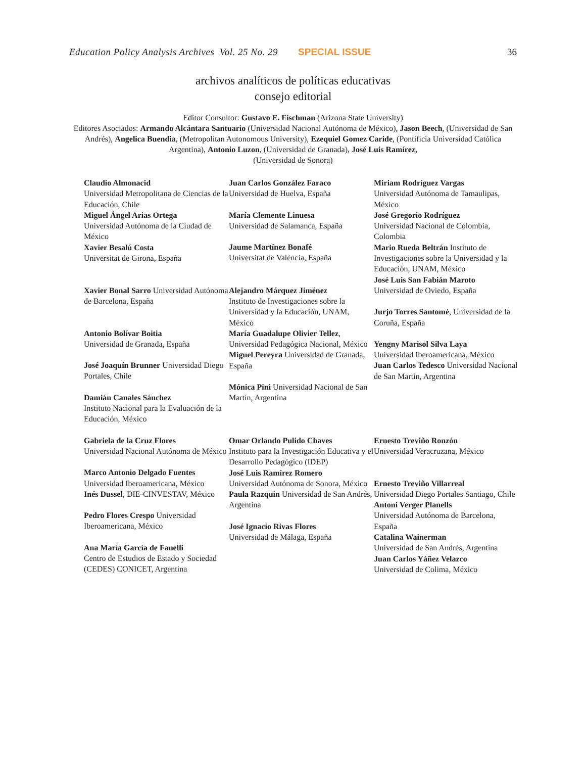Education Policy Analysis Archives Vol. 25 No. 29 SPECIAL ISSUE 36
archivos analíticos de políticas educativas
consejo editorial
Editor Consultor: Gustavo E. Fischman (Arizona State University)
Editores Asociados: Armando Alcántara Santuario (Universidad Nacional Autónoma de México), Jason Beech, (Universidad de San Andrés), Angelica Buendia, (Metropolitan Autonomous University), Ezequiel Gomez Caride, (Pontificia Universidad Católica Argentina), Antonio Luzon, (Universidad de Granada), José Luis Ramírez,
(Universidad de Sonora)
| Claudio Almonacid Universidad Metropolitana de Ciencias de la Educación, Chile Miguel Ángel Arias Ortega Universidad Autónoma de la Ciudad de México Xavier Besalú Costa Universitat de Girona, España | Juan Carlos González Faraco Universidad de Huelva, España María Clemente Linuesa Universidad de Salamanca, España Jaume Martínez Bonafé Universitat de València, España | Miriam Rodríguez Vargas Universidad Autónoma de Tamaulipas, México José Gregorio Rodríguez Universidad Nacional de Colombia, Colombia Mario Rueda Beltrán Instituto de Investigaciones sobre la Universidad y la Educación, UNAM, México |
| Xavier Bonal Sarro Universidad Autónoma de Barcelona, España Antonio Bolívar Boitia Universidad de Granada, España José Joaquín Brunner Universidad Diego Portales, Chile Damián Canales Sánchez Instituto Nacional para la Evaluación de la Educación, México | Alejandro Márquez Jiménez Instituto de Investigaciones sobre la Universidad y la Educación, UNAM, México María Guadalupe Olivier Tellez , Universidad Pedagógica Nacional, México Miguel Pereyra Universidad de Granada, España Mónica Pini Universidad Nacional de San Martín, Argentina | José Luis San Fabián Maroto Universidad de Oviedo, España Jurjo Torres Santomé , Universidad de la Coruña, España Yengny Marisol Silva Laya Universidad Iberoamericana, México Juan Carlos Tedesco Universidad Nacional de San Martín, Argentina |
| Gabriela de la Cruz Flores Universidad Nacional Autónoma de México Marco Antonio Delgado Fuentes Universidad Iberoamericana, México Inés Dussel , DIE-CINVESTAV, México Pedro Flores Crespo Universidad Iberoamericana, México Ana María García de Fanelli Centro de Estudios de Estado y Sociedad (CEDES) CONICET, Argentina | Omar Orlando Pulido Chaves Instituto para la Investigación Educativa y el Desarrollo Pedagógico (IDEP) José Luis Ramírez Romero Universidad Autónoma de Sonora, México Paula Razquin Universidad de San Andrés, Argentina José Ignacio Rivas Flores Universidad de Málaga, España | Ernesto Treviño Ronzón Universidad Veracruzana, México Ernesto Treviño Villarreal Universidad Diego Portales Santiago, Chile Antoni Verger Planells Universidad Autónoma de Barcelona, España Catalina Wainerman Universidad de San Andrés, Argentina Juan Carlos Yáñez Velazco Universidad de Colima, México |